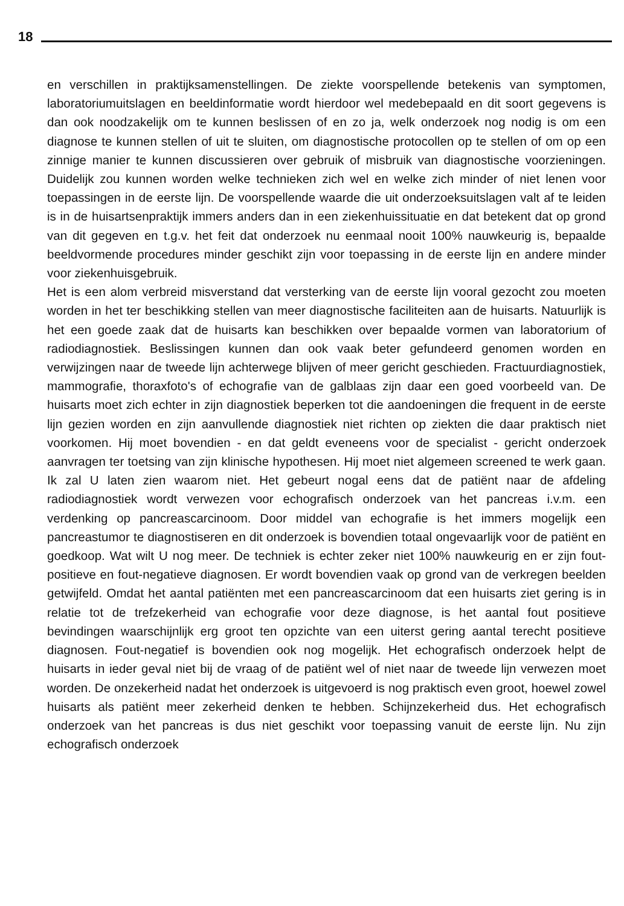18
en verschillen in praktijksamenstellingen. De ziekte voorspellende betekenis van symptomen, laboratoriumuitslagen en beeldinformatie wordt hierdoor wel medebepaald en dit soort gegevens is dan ook noodzakelijk om te kunnen beslissen of en zo ja, welk onderzoek nog nodig is om een diagnose te kunnen stellen of uit te sluiten, om diagnostische protocollen op te stellen of om op een zinnige manier te kunnen discussieren over gebruik of misbruik van diagnostische voorzieningen. Duidelijk zou kunnen worden welke technieken zich wel en welke zich minder of niet lenen voor toepassingen in de eerste lijn. De voorspellende waarde die uit onderzoeksuitslagen valt af te leiden is in de huisartsenpraktijk immers anders dan in een ziekenhuissituatie en dat betekent dat op grond van dit gegeven en t.g.v. het feit dat onderzoek nu eenmaal nooit 100% nauwkeurig is, bepaalde beeldvormende procedures minder geschikt zijn voor toepassing in de eerste lijn en andere minder voor ziekenhuisgebruik.
Het is een alom verbreid misverstand dat versterking van de eerste lijn vooral gezocht zou moeten worden in het ter beschikking stellen van meer diagnostische faciliteiten aan de huisarts. Natuurlijk is het een goede zaak dat de huisarts kan beschikken over bepaalde vormen van laboratorium of radiodiagnostiek. Beslissingen kunnen dan ook vaak beter gefundeerd genomen worden en verwijzingen naar de tweede lijn achterwege blijven of meer gericht geschieden. Fractuurdiagnostiek, mammografie, thoraxfoto's of echografie van de galblaas zijn daar een goed voorbeeld van. De huisarts moet zich echter in zijn diagnostiek beperken tot die aandoeningen die frequent in de eerste lijn gezien worden en zijn aanvullende diagnostiek niet richten op ziekten die daar praktisch niet voorkomen. Hij moet bovendien - en dat geldt eveneens voor de specialist - gericht onderzoek aanvragen ter toetsing van zijn klinische hypothesen. Hij moet niet algemeen screened te werk gaan. Ik zal U laten zien waarom niet. Het gebeurt nogal eens dat de patiënt naar de afdeling radiodiagnostiek wordt verwezen voor echografisch onderzoek van het pancreas i.v.m. een verdenking op pancreascarcinoom. Door middel van echografie is het immers mogelijk een pancreastumor te diagnostiseren en dit onderzoek is bovendien totaal ongevaarlijk voor de patiënt en goedkoop. Wat wilt U nog meer. De techniek is echter zeker niet 100% nauwkeurig en er zijn fout-positieve en fout-negatieve diagnosen. Er wordt bovendien vaak op grond van de verkregen beelden getwijfeld. Omdat het aantal patiënten met een pancreascarcinoom dat een huisarts ziet gering is in relatie tot de trefzekerheid van echografie voor deze diagnose, is het aantal fout positieve bevindingen waarschijnlijk erg groot ten opzichte van een uiterst gering aantal terecht positieve diagnosen. Fout-negatief is bovendien ook nog mogelijk. Het echografisch onderzoek helpt de huisarts in ieder geval niet bij de vraag of de patiënt wel of niet naar de tweede lijn verwezen moet worden. De onzekerheid nadat het onderzoek is uitgevoerd is nog praktisch even groot, hoewel zowel huisarts als patiënt meer zekerheid denken te hebben. Schijnzekerheid dus. Het echografisch onderzoek van het pancreas is dus niet geschikt voor toepassing vanuit de eerste lijn. Nu zijn echografisch onderzoek